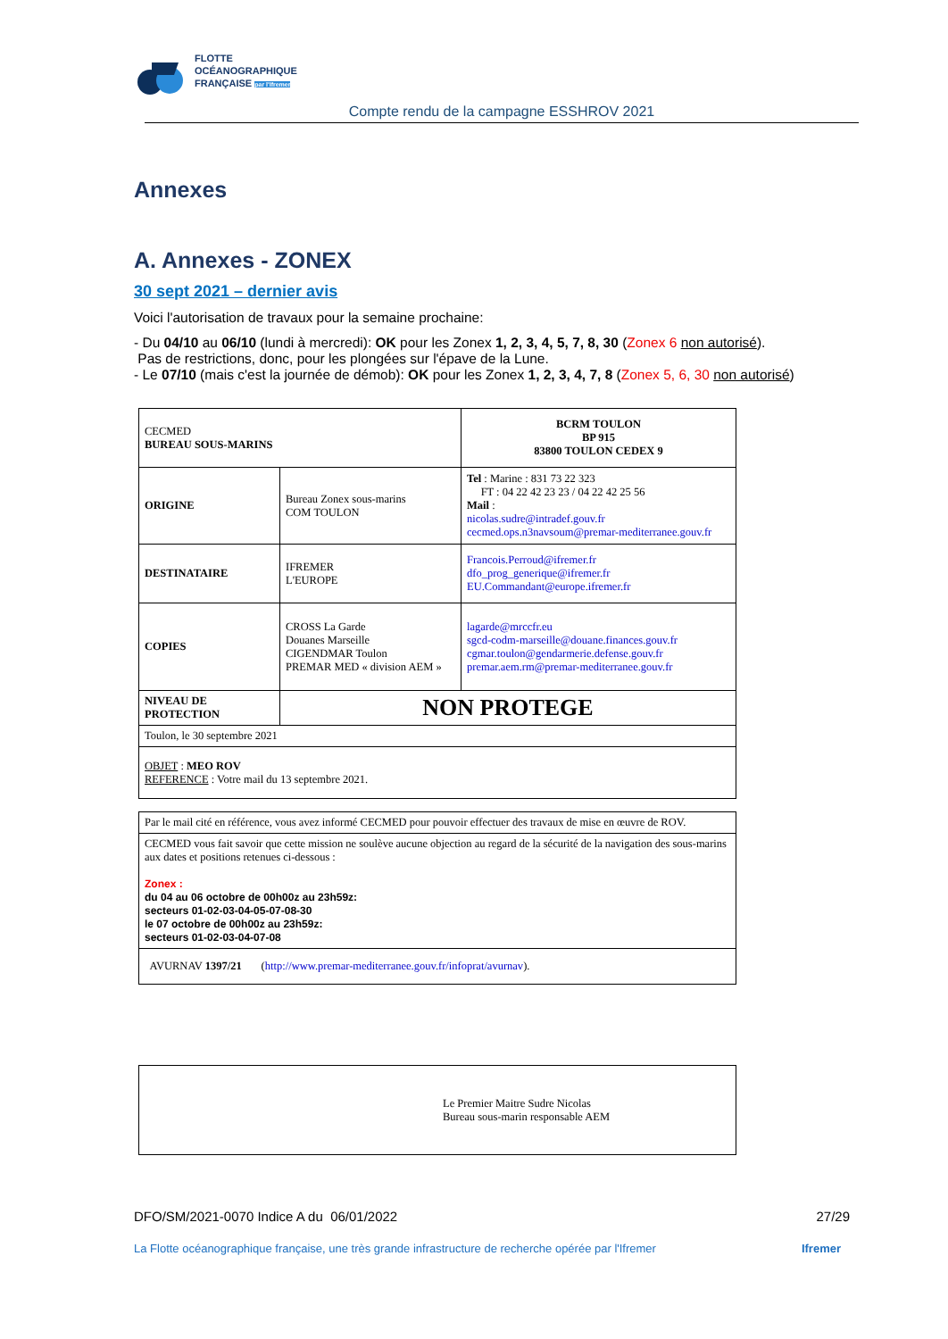FLOTTE
OCÉANOGRAPHIQUE
FRANÇAISE par l'Ifremer
Compte rendu de la campagne ESSHROV 2021
Annexes
A. Annexes - ZONEX
30 sept 2021 – dernier avis
Voici l'autorisation de travaux pour la semaine prochaine:
- Du 04/10 au 06/10 (lundi à mercredi): OK pour les Zonex 1, 2, 3, 4, 5, 7, 8, 30 (Zonex 6 non autorisé).
Pas de restrictions, donc, pour les plongées sur l'épave de la Lune.
- Le 07/10 (mais c'est la journée de démob): OK pour les Zonex 1, 2, 3, 4, 7, 8 (Zonex 5, 6, 30 non autorisé)
| CECMED BUREAU SOUS-MARINS | | BCRM TOULON BP 915 83800 TOULON CEDEX 9 |
| ORIGINE | Bureau Zonex sous-marins COM TOULON | Tel : Marine : 831 73 22 323 FT : 04 22 42 23 23 / 04 22 42 25 56 Mail : nicolas.sudre@intradef.gouv.fr cecmed.ops.n3navsoum@premar-mediterranee.gouv.fr |
| DESTINATAIRE | IFREMER L'EUROPE | Francois.Perroud@ifremer.fr dfo_prog_generique@ifremer.fr EU.Commandant@europe.ifremer.fr |
| COPIES | CROSS La Garde Douanes Marseille CIGENDMAR Toulon PREMAR MED « division AEM » | lagarde@mrccfr.eu sgcd-codm-marseille@douane.finances.gouv.fr cgmar.toulon@gendarmerie.defense.gouv.fr premar.aem.rm@premar-mediterranee.gouv.fr |
| NIVEAU DE PROTECTION | NON PROTEGE | |
| Toulon, le 30 septembre 2021 | | |
| OBJET : MEO ROV REFERENCE : Votre mail du 13 septembre 2021. | | |
| Par le mail cité en référence, vous avez informé CECMED pour pouvoir effectuer des travaux de mise en œuvre de ROV. |
| CECMED vous fait savoir que cette mission ne soulève aucune objection au regard de la sécurité de la navigation des sous-marins aux dates et positions retenues ci-dessous : Zonex : du 04 au 06 octobre de 00h00z au 23h59z: secteurs 01-02-03-04-05-07-08-30 le 07 octobre de 00h00z au 23h59z: secteurs 01-02-03-04-07-08 |
| AVURNAV 1397/21 ( http://www.premar-mediterranee.gouv.fr/infoprat/avurnav ). |
| Le Premier Maitre Sudre Nicolas Bureau sous-marin responsable AEM |
DFO/SM/2021-0070 Indice A du 06/01/2022 27/29
La Flotte océanographique française, une très grande infrastructure de recherche opérée par l'Ifremer Ifremer